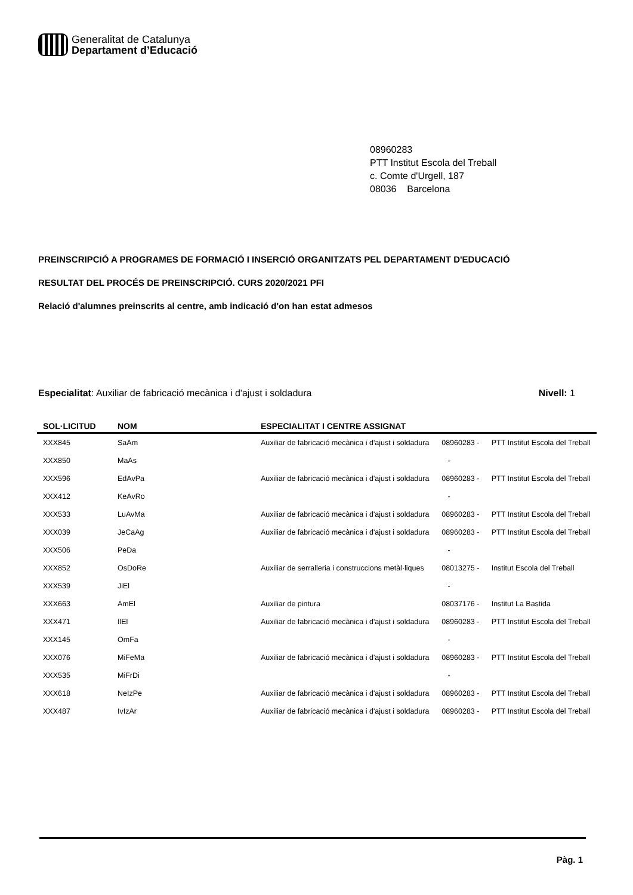Generalitat de Catalunya
Departament d’Educació
08960283
PTT Institut Escola del Treball
c. Comte d'Urgell, 187
08036 Barcelona
PREINSCRIPCIÓ A PROGRAMES DE FORMACIÓ I INSERCIÓ ORGANITZATS PEL DEPARTAMENT D'EDUCACIÓ
RESULTAT DEL PROCÉS DE PREINSCRIPCIÓ. CURS 2020/2021 PFI
Relació d'alumnes preinscrits al centre, amb indicació d'on han estat admesos
Especialitat: Auxiliar de fabricació mecànica i d'ajust i soldadura Nivell: 1
| SOL·LICITUD | NOM | ESPECIALITAT I CENTRE ASSIGNAT | | |
| --- | --- | --- | --- | --- |
| XXX845 | SaAm | Auxiliar de fabricació mecànica i d'ajust i soldadura | 08960283 - | PTT Institut Escola del Treball |
| XXX850 | MaAs | | - | |
| XXX596 | EdAvPa | Auxiliar de fabricació mecànica i d'ajust i soldadura | 08960283 - | PTT Institut Escola del Treball |
| XXX412 | KeAvRo | | - | |
| XXX533 | LuAvMa | Auxiliar de fabricació mecànica i d'ajust i soldadura | 08960283 - | PTT Institut Escola del Treball |
| XXX039 | JeCaAg | Auxiliar de fabricació mecànica i d'ajust i soldadura | 08960283 - | PTT Institut Escola del Treball |
| XXX506 | PeDa | | - | |
| XXX852 | OsDoRe | Auxiliar de serralleria i construccions metàl·liques | 08013275 - | Institut Escola del Treball |
| XXX539 | JiEl | | - | |
| XXX663 | AmEl | Auxiliar de pintura | 08037176 - | Institut La Bastida |
| XXX471 | IlEl | Auxiliar de fabricació mecànica i d'ajust i soldadura | 08960283 - | PTT Institut Escola del Treball |
| XXX145 | OmFa | | - | |
| XXX076 | MiFeMa | Auxiliar de fabricació mecànica i d'ajust i soldadura | 08960283 - | PTT Institut Escola del Treball |
| XXX535 | MiFrDi | | - | |
| XXX618 | NeIzPe | Auxiliar de fabricació mecànica i d'ajust i soldadura | 08960283 - | PTT Institut Escola del Treball |
| XXX487 | IvIzAr | Auxiliar de fabricació mecànica i d'ajust i soldadura | 08960283 - | PTT Institut Escola del Treball |
Pàg. 1